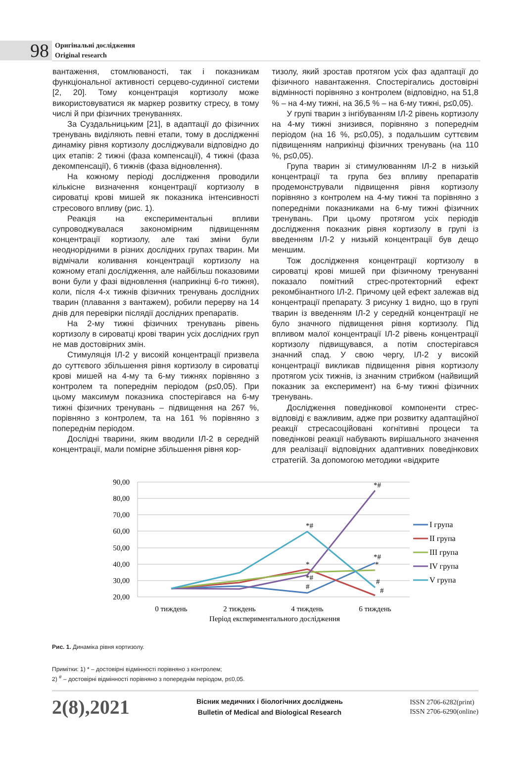98
Оригінальні дослідження
Original research
вантаження, стомлюваності, так і показникам функціональної активності серцево-судинної системи [2, 20]. Тому концентрація кортизолу може використовуватися як маркер розвитку стресу, в тому числі й при фізичних тренуваннях.
За Суздальницьким [21], в адаптації до фізичних тренувань виділяють певні етапи, тому в дослідженні динаміку рівня кортизолу досліджували відповідно до цих етапів: 2 тижні (фаза компенсації), 4 тижні (фаза декомпенсації), 6 тижнів (фаза відновлення).
На кожному періоді дослідження проводили кількісне визначення концентрації кортизолу в сироватці крові мишей як показника інтенсивності стресового впливу (рис. 1).
Реакція на експериментальні впливи супроводжувалася закономірним підвищенням концентрації кортизолу, але такі зміни були неоднорідними в різних дослідних групах тварин. Ми відмічали коливання концентрації кортизолу на кожному етапі дослідження, але найбільш показовими вони були у фазі відновлення (наприкінці 6-го тижня), коли, після 4-х тижнів фізичних тренувань дослідних тварин (плавання з вантажем), робили перерву на 14 днів для перевірки післядії дослідних препаратів.
На 2-му тижні фізичних тренувань рівень кортизолу в сироватці крові тварин усіх дослідних груп не мав достовірних змін.
Стимуляція ІЛ-2 у високій концентрації призвела до суттєвого збільшення рівня кортизолу в сироватці крові мишей на 4-му та 6-му тижнях порівняно з контролем та попереднім періодом (p≤0,05). При цьому максимум показника спостерігався на 6-му тижні фізичних тренувань – підвищення на 267 %, порівняно з контролем, та на 161 % порівняно з попереднім періодом.
Дослідні тварини, яким вводили ІЛ-2 в середній концентрації, мали помірне збільшення рівня кор-
тизолу, який зростав протягом усіх фаз адаптації до фізичного навантаження. Спостерігались достовірні відмінності порівняно з контролем (відповідно, на 51,8 % – на 4-му тижні, на 36,5 % – на 6-му тижні, p≤0,05).
У групі тварин з інгібуванням ІЛ-2 рівень кортизолу на 4-му тижні знизився, порівняно з попереднім періодом (на 16 %, p≤0,05), з подальшим суттєвим підвищенням наприкінці фізичних тренувань (на 110 %, p≤0,05).
Група тварин зі стимулюванням ІЛ-2 в низькій концентрації та група без впливу препаратів продемонстрували підвищення рівня кортизолу порівняно з контролем на 4-му тижні та порівняно з попередніми показниками на 6-му тижні фізичних тренувань. При цьому протягом усіх періодів дослідження показник рівня кортизолу в групі із введенням ІЛ-2 у низькій концентрації був дещо меншим.
Тож дослідження концентрації кортизолу в сироватці крові мишей при фізичному тренуванні показало помітний стрес-протекторний ефект рекомбінантного ІЛ-2. Причому цей ефект залежав від концентрації препарату. З рисунку 1 видно, що в групі тварин із введенням ІЛ-2 у середній концентрації не було значного підвищення рівня кортизолу. Під впливом малої концентрації ІЛ-2 рівень концентрації кортизолу підвищувався, а потім спостерігався значний спад. У свою чергу, ІЛ-2 у високій концентрації викликав підвищення рівня кортизолу протягом усіх тижнів, із значним стрибком (найвищий показник за експеримент) на 6-му тижні фізичних тренувань.
Дослідження поведінкової компоненти стрес-відповіді є важливим, адже при розвитку адаптаційної реакції стресасоційовані когнітивні процеси та поведінкові реакції набувають вирішального значення для реалізації відповідних адаптивних поведінкових стратегій. За допомогою методики «відкрите
90,00
80,00
70,00
60,00
50,00
40,00
30,00
20,00
0 тиждень
2 тиждень
4 тиждень
6 тиждень
Період експериментального дослідження
*#
*#
*#
*
*
*#
#
#
#
I група
II група
III група
IV група
V група
Рис. 1. Динаміка рівня кортизолу.
Примітки: 1) * – достовірні відмінності порівняно з контролем;
2) <sup>#</sup> – достовірні відмінності порівняно з попереднім періодом, p≤0,05.
2(8),2021
Вісник медичних і біологічних досліджень
Bulletin of Medical and Biological Research
ISSN 2706-6282(print)
ISSN 2706-6290(online)